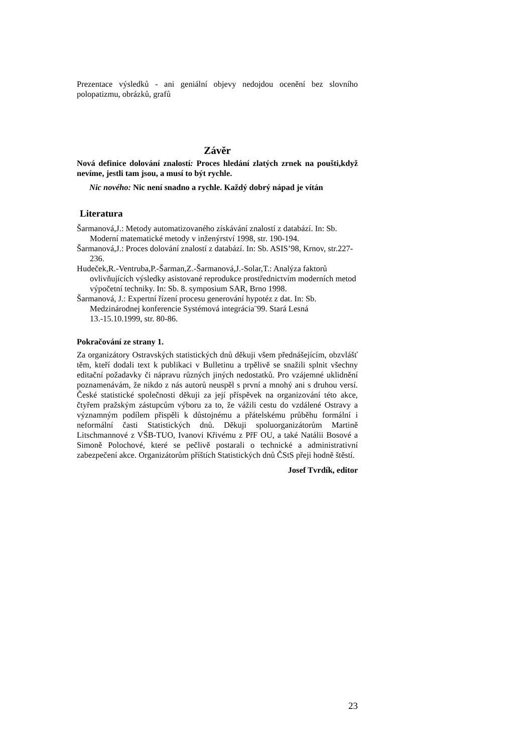Prezentace výsledků - ani geniální objevy nedojdou ocenění bez slovního polopatizmu, obrázků, grafů
Závěr
Nová definice dolování znalostí: Proces hledání zlatých zrnek na poušti,když nevíme, jestli tam jsou, a musí to být rychle.
Nic nového: Nic není snadno a rychle. Každý dobrý nápad je vítán
Literatura
Šarmanová,J.: Metody automatizovaného získávání znalostí z databází. In: Sb. Moderní matematické metody v inženýrství 1998, str. 190-194.
Šarmanová,J.: Proces dolování znalostí z databází. In: Sb. ASIS’98, Krnov, str.227-236.
Hudeček,R.-Ventruba,P.-Šarman,Z.-Šarmanová,J.-Solar,T.: Analýza faktorů ovlivňujících výsledky asistované reprodukce prostřednictvím moderních metod výpočetní techniky. In: Sb. 8. symposium SAR, Brno 1998.
Šarmanová, J.: Expertní řízení procesu generování hypotéz z dat. In: Sb. Medzinárodnej konferencie Systémová integrácia¨99. Stará Lesná 13.-15.10.1999, str. 80-86.
Pokračování ze strany 1.
Za organizátory Ostravských statistických dnů děkuji všem přednášejícím, obzvlášť těm, kteří dodali text k publikaci v Bulletinu a trpělivě se snažili splnit všechny editační požadavky či nápravu různých jiných nedostatků. Pro vzájemné uklidnění poznamenávám, že nikdo z nás autorů neuspěl s první a mnohý ani s druhou versí. České statistické společnosti děkuji za její příspěvek na organizování této akce, čtyřem pražským zástupcům výboru za to, že vážili cestu do vzdálené Ostravy a významným podílem přispěli k důstojnému a přátelskému průběhu formální i neformální časti Statistických dnů. Děkuji spoluorganizátorům Martině Litschmannové z VŠB-TUO, Ivanovi Křivému z PřF OU, a také Natálii Bosové a Simoně Polochové, které se pečlivě postarali o technické a administrativní zabezpečení akce. Organizátorům příštích Statistických dnů ČStS přeji hodně štěstí.
Josef Tvrdík, editor
23